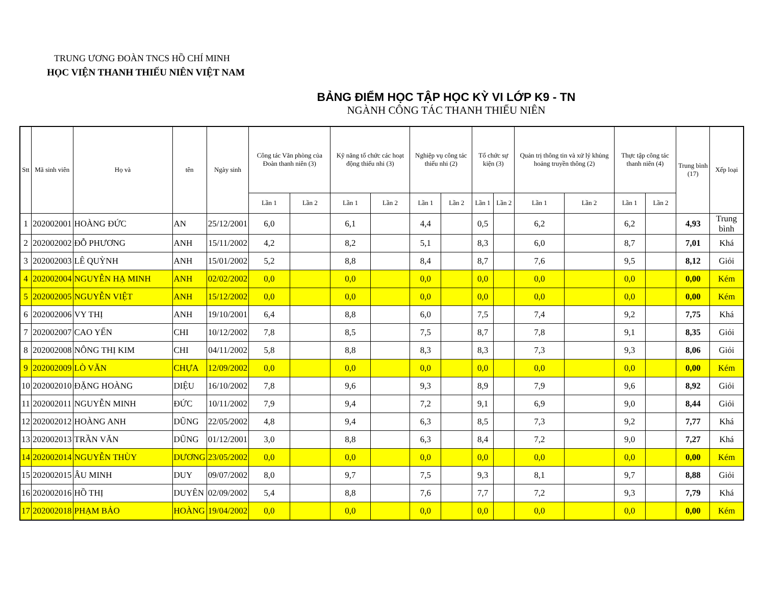TRUNG ƯƠNG ĐOÀN TNCS HỒ CHÍ MINH
HỌC VIỆN THANH THIẾU NIÊN VIỆT NAM
BẢNG ĐIỂM HỌC TẬP HỌC KỲ VI LỚP K9 - TN
NGÀNH CÔNG TÁC THANH THIẾU NIÊN
| Stt | Mã sinh viên | Họ và | tên | Ngày sinh | Công tác Văn phòng của Đoàn thanh niên (3) | | Kỹ năng tổ chức các hoạt động thiếu nhi (3) | | Nghiệp vụ công tác thiếu nhi (2) | | Tổ chức sự kiện (3) | | Quản trị thông tin và xử lý khủng hoảng truyền thông (2) | | Thực tập công tác thanh niên (4) | | Trung bình (17) | Xếp loại |
| --- | --- | --- | --- | --- | --- | --- | --- | --- | --- | --- | --- | --- | --- | --- | --- | --- | --- | --- |
| | | | | | Lần 1 | Lần 2 | Lần 1 | Lần 2 | Lần 1 | Lần 2 | Lần 1 | Lần 2 | Lần 1 | Lần 2 | Lần 1 | Lần 2 | | |
| 1 | 202002001 | HOÀNG ĐỨC | AN | 25/12/2001 | 6,0 | | 6,1 | | 4,4 | | 0,5 | | 6,2 | | 6,2 | | 4,93 | Trung bình |
| 2 | 202002002 | ĐỖ PHƯƠNG | ANH | 15/11/2002 | 4,2 | | 8,2 | | 5,1 | | 8,3 | | 6,0 | | 8,7 | | 7,01 | Khá |
| 3 | 202002003 | LÊ QUỲNH | ANH | 15/01/2002 | 5,2 | | 8,8 | | 8,4 | | 8,7 | | 7,6 | | 9,5 | | 8,12 | Giỏi |
| 4 | 202002004 | NGUYỄN HẠ MINH | ANH | 02/02/2002 | 0,0 | | 0,0 | | 0,0 | | 0,0 | | 0,0 | | 0,0 | | 0,00 | Kém |
| 5 | 202002005 | NGUYỄN VIỆT | ANH | 15/12/2002 | 0,0 | | 0,0 | | 0,0 | | 0,0 | | 0,0 | | 0,0 | | 0,00 | Kém |
| 6 | 202002006 | VY THỊ | ANH | 19/10/2001 | 6,4 | | 8,8 | | 6,0 | | 7,5 | | 7,4 | | 9,2 | | 7,75 | Khá |
| 7 | 202002007 | CAO YẾN | CHI | 10/12/2002 | 7,8 | | 8,5 | | 7,5 | | 8,7 | | 7,8 | | 9,1 | | 8,35 | Giỏi |
| 8 | 202002008 | NÔNG THỊ KIM | CHI | 04/11/2002 | 5,8 | | 8,8 | | 8,3 | | 8,3 | | 7,3 | | 9,3 | | 8,06 | Giỏi |
| 9 | 202002009 | LÒ VĂN | CHỰA | 12/09/2002 | 0,0 | | 0,0 | | 0,0 | | 0,0 | | 0,0 | | 0,0 | | 0,00 | Kém |
| 10 | 202002010 | ĐẶNG HOÀNG | DIỆU | 16/10/2002 | 7,8 | | 9,6 | | 9,3 | | 8,9 | | 7,9 | | 9,6 | | 8,92 | Giỏi |
| 11 | 202002011 | NGUYỄN MINH | ĐỨC | 10/11/2002 | 7,9 | | 9,4 | | 7,2 | | 9,1 | | 6,9 | | 9,0 | | 8,44 | Giỏi |
| 12 | 202002012 | HOÀNG ANH | DŨNG | 22/05/2002 | 4,8 | | 9,4 | | 6,3 | | 8,5 | | 7,3 | | 9,2 | | 7,77 | Khá |
| 13 | 202002013 | TRẦN VĂN | DŨNG | 01/12/2001 | 3,0 | | 8,8 | | 6,3 | | 8,4 | | 7,2 | | 9,0 | | 7,27 | Khá |
| 14 | 202002014 | NGUYỄN THÙY | DƯƠNG | 23/05/2002 | 0,0 | | 0,0 | | 0,0 | | 0,0 | | 0,0 | | 0,0 | | 0,00 | Kém |
| 15 | 202002015 | ÂU MINH | DUY | 09/07/2002 | 8,0 | | 9,7 | | 7,5 | | 9,3 | | 8,1 | | 9,7 | | 8,88 | Giỏi |
| 16 | 202002016 | HỒ THỊ | DUYÊN | 02/09/2002 | 5,4 | | 8,8 | | 7,6 | | 7,7 | | 7,2 | | 9,3 | | 7,79 | Khá |
| 17 | 202002018 | PHẠM BẢO | HOÀNG | 19/04/2002 | 0,0 | | 0,0 | | 0,0 | | 0,0 | | 0,0 | | 0,0 | | 0,00 | Kém |